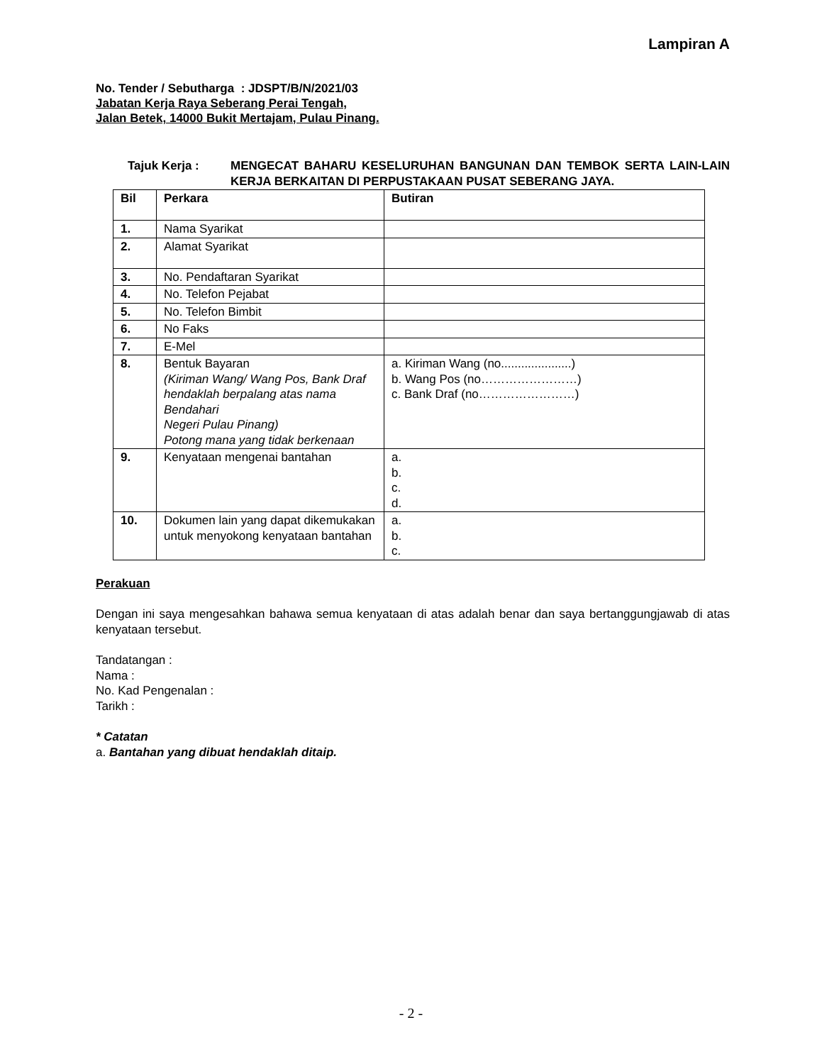Lampiran A
No. Tender / Sebutharga : JDSPT/B/N/2021/03
Jabatan Kerja Raya Seberang Perai Tengah,
Jalan Betek, 14000 Bukit Mertajam, Pulau Pinang.
Tajuk Kerja : MENGECAT BAHARU KESELURUHAN BANGUNAN DAN TEMBOK SERTA LAIN-LAIN KERJA BERKAITAN DI PERPUSTAKAAN PUSAT SEBERANG JAYA.
| Bil | Perkara | Butiran |
| --- | --- | --- |
| 1. | Nama Syarikat | |
| 2. | Alamat Syarikat | |
| 3. | No. Pendaftaran Syarikat | |
| 4. | No. Telefon Pejabat | |
| 5. | No. Telefon Bimbit | |
| 6. | No Faks | |
| 7. | E-Mel | |
| 8. | Bentuk Bayaran (Kiriman Wang/ Wang Pos, Bank Draf hendaklah berpalang atas nama Bendahari Negeri Pulau Pinang) Potong mana yang tidak berkenaan | a. Kiriman Wang (no.....................) b. Wang Pos (no……………………) c. Bank Draf (no……………………) |
| 9. | Kenyataan mengenai bantahan | a. b. c. d. |
| 10. | Dokumen lain yang dapat dikemukakan untuk menyokong kenyataan bantahan | a. b. c. |
Perakuan
Dengan ini saya mengesahkan bahawa semua kenyataan di atas adalah benar dan saya bertanggungjawab di atas kenyataan tersebut.
Tandatangan :
Nama :
No. Kad Pengenalan :
Tarikh :
* Catatan
a. Bantahan yang dibuat hendaklah ditaip.
- 2 -